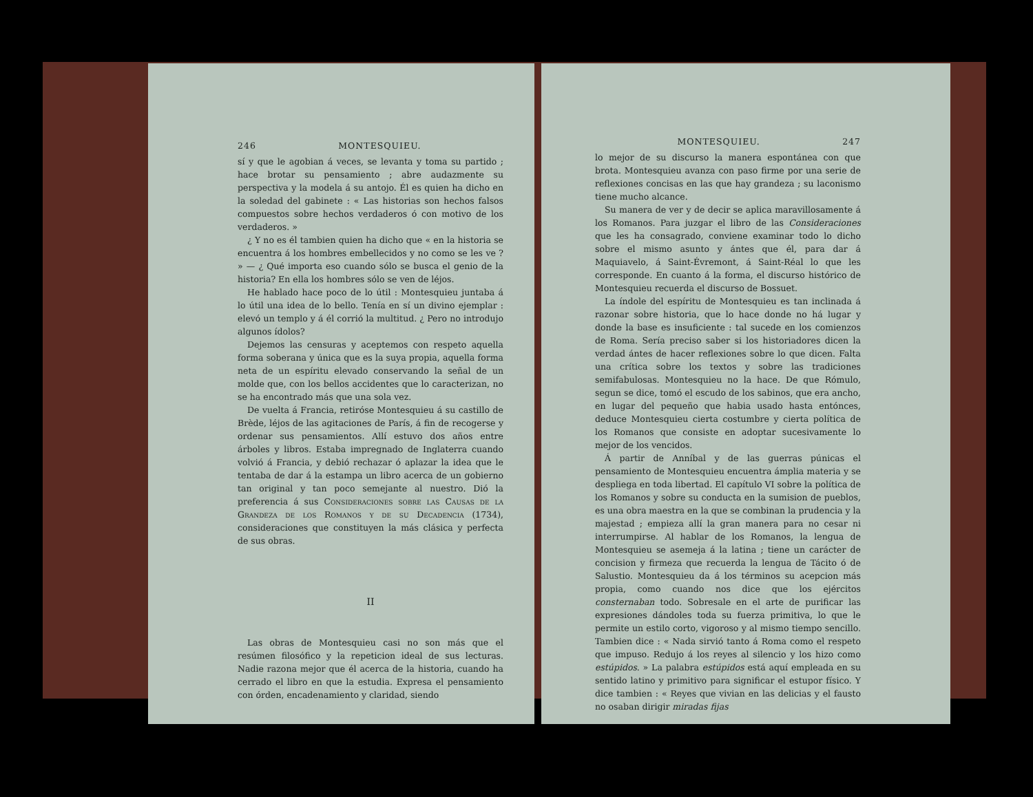246 MONTESQUIEU.
sí y que le agobian á veces, se levanta y toma su partido ; hace brotar su pensamiento ; abre audazmente su perspectiva y la modela á su antojo. Él es quien ha dicho en la soledad del gabinete : « Las historias son hechos falsos compuestos sobre hechos verdaderos ó con motivo de los verdaderos. »
¿ Y no es él tambien quien ha dicho que « en la historia se encuentra á los hombres embellecidos y no como se les ve ? » — ¿ Qué importa eso cuando sólo se busca el genio de la historia? En ella los hombres sólo se ven de léjos.
He hablado hace poco de lo útil : Montesquieu juntaba á lo útil una idea de lo bello. Tenía en sí un divino ejemplar : elevó un templo y á él corrió la multitud. ¿ Pero no introdujo algunos ídolos?
Dejemos las censuras y aceptemos con respeto aquella forma soberana y única que es la suya propia, aquella forma neta de un espíritu elevado conservando la señal de un molde que, con los bellos accidentes que lo caracterizan, no se ha encontrado más que una sola vez.
De vuelta á Francia, retiróse Montesquieu á su castillo de Brède, léjos de las agitaciones de París, á fin de recogerse y ordenar sus pensamientos. Allí estuvo dos años entre árboles y libros. Estaba impregnado de Inglaterra cuando volvió á Francia, y debió rechazar ó aplazar la idea que le tentaba de dar á la estampa un libro acerca de un gobierno tan original y tan poco semejante al nuestro. Dió la preferencia á sus Consideraciones sobre las Causas de la Grandeza de los Romanos y de su Decadencia (1734), consideraciones que constituyen la más clásica y perfecta de sus obras.
II
Las obras de Montesquieu casi no son más que el resúmen filosófico y la repeticion ideal de sus lecturas. Nadie razona mejor que él acerca de la historia, cuando ha cerrado el libro en que la estudia. Expresa el pensamiento con órden, encadenamiento y claridad, siendo
MONTESQUIEU. 247
lo mejor de su discurso la manera espontánea con que brota. Montesquieu avanza con paso firme por una serie de reflexiones concisas en las que hay grandeza ; su laconismo tiene mucho alcance.
Su manera de ver y de decir se aplica maravillosamente á los Romanos. Para juzgar el libro de las Consideraciones que les ha consagrado, conviene examinar todo lo dicho sobre el mismo asunto y ántes que él, para dar á Maquiavelo, á Saint-Évremont, á Saint-Réal lo que les corresponde. En cuanto á la forma, el discurso histórico de Montesquieu recuerda el discurso de Bossuet.
La índole del espíritu de Montesquieu es tan inclinada á razonar sobre historia, que lo hace donde no há lugar y donde la base es insuficiente : tal sucede en los comienzos de Roma. Sería preciso saber si los historiadores dicen la verdad ántes de hacer reflexiones sobre lo que dicen. Falta una crítica sobre los textos y sobre las tradiciones semifabulosas. Montesquieu no la hace. De que Rómulo, segun se dice, tomó el escudo de los sabinos, que era ancho, en lugar del pequeño que habia usado hasta entónces, deduce Montesquieu cierta costumbre y cierta política de los Romanos que consiste en adoptar sucesivamente lo mejor de los vencidos.
Á partir de Anníbal y de las guerras púnicas el pensamiento de Montesquieu encuentra ámplia materia y se despliega en toda libertad. El capítulo VI sobre la política de los Romanos y sobre su conducta en la sumision de pueblos, es una obra maestra en la que se combinan la prudencia y la majestad ; empieza allí la gran manera para no cesar ni interrumpirse. Al hablar de los Romanos, la lengua de Montesquieu se asemeja á la latina ; tiene un carácter de concision y firmeza que recuerda la lengua de Tácito ó de Salustio. Montesquieu da á los términos su acepcion más propia, como cuando nos dice que los ejércitos consternaban todo. Sobresale en el arte de purificar las expresiones dándoles toda su fuerza primitiva, lo que le permite un estilo corto, vigoroso y al mismo tiempo sencillo. Tambien dice : « Nada sirvió tanto á Roma como el respeto que impuso. Redujo á los reyes al silencio y los hizo como estúpidos. » La palabra estúpidos está aquí empleada en su sentido latino y primitivo para significar el estupor físico. Y dice tambien : « Reyes que vivian en las delicias y el fausto no osaban dirigir miradas fijas